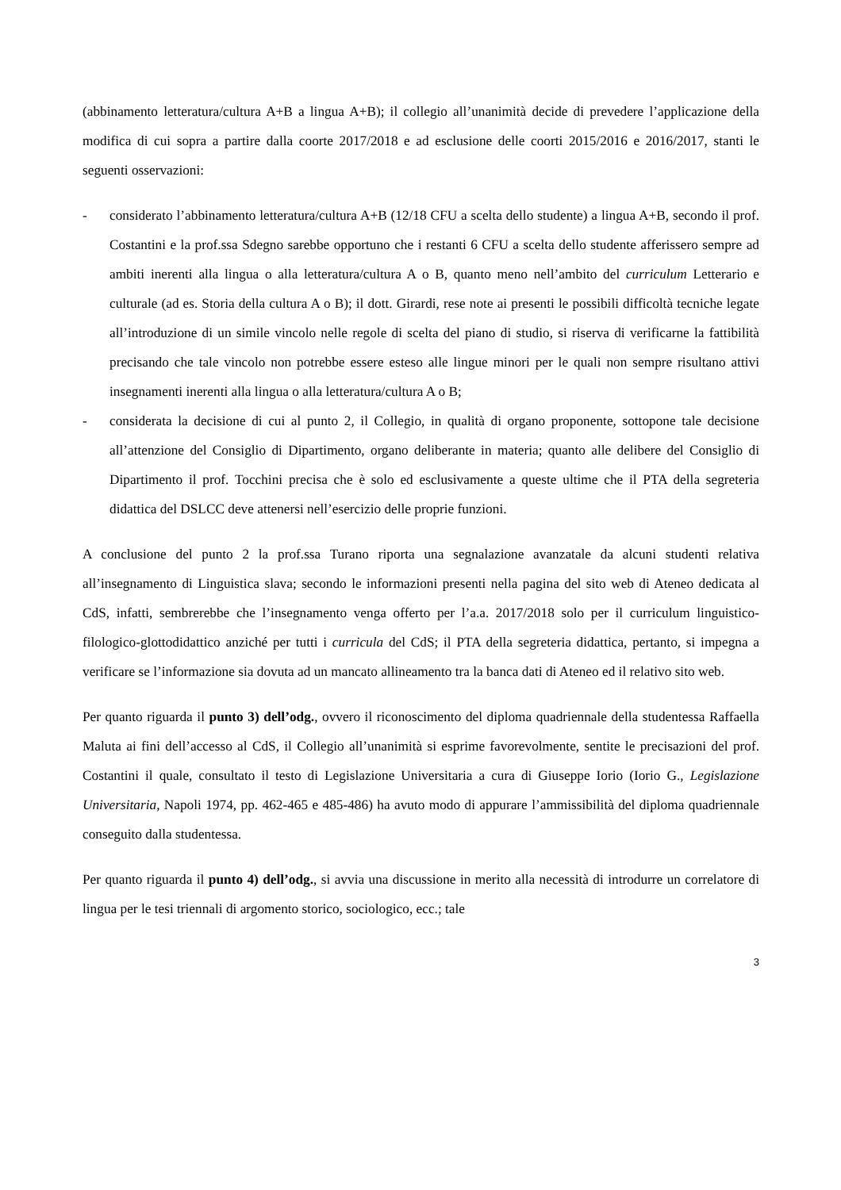(abbinamento letteratura/cultura A+B a lingua A+B); il collegio all’unanimità decide di prevedere l’applicazione della modifica di cui sopra a partire dalla coorte 2017/2018 e ad esclusione delle coorti 2015/2016 e 2016/2017, stanti le seguenti osservazioni:
- considerato l’abbinamento letteratura/cultura A+B (12/18 CFU a scelta dello studente) a lingua A+B, secondo il prof. Costantini e la prof.ssa Sdegno sarebbe opportuno che i restanti 6 CFU a scelta dello studente afferissero sempre ad ambiti inerenti alla lingua o alla letteratura/cultura A o B, quanto meno nell’ambito del curriculum Letterario e culturale (ad es. Storia della cultura A o B); il dott. Girardi, rese note ai presenti le possibili difficoltà tecniche legate all’introduzione di un simile vincolo nelle regole di scelta del piano di studio, si riserva di verificarne la fattibilità precisando che tale vincolo non potrebbe essere esteso alle lingue minori per le quali non sempre risultano attivi insegnamenti inerenti alla lingua o alla letteratura/cultura A o B;
- considerata la decisione di cui al punto 2, il Collegio, in qualità di organo proponente, sottopone tale decisione all’attenzione del Consiglio di Dipartimento, organo deliberante in materia; quanto alle delibere del Consiglio di Dipartimento il prof. Tocchini precisa che è solo ed esclusivamente a queste ultime che il PTA della segreteria didattica del DSLCC deve attenersi nell’esercizio delle proprie funzioni.
A conclusione del punto 2 la prof.ssa Turano riporta una segnalazione avanzatale da alcuni studenti relativa all’insegnamento di Linguistica slava; secondo le informazioni presenti nella pagina del sito web di Ateneo dedicata al CdS, infatti, sembrerebbe che l’insegnamento venga offerto per l’a.a. 2017/2018 solo per il curriculum linguistico-filologico-glottodidattico anziché per tutti i curricula del CdS; il PTA della segreteria didattica, pertanto, si impegna a verificare se l’informazione sia dovuta ad un mancato allineamento tra la banca dati di Ateneo ed il relativo sito web.
Per quanto riguarda il punto 3) dell’odg., ovvero il riconoscimento del diploma quadriennale della studentessa Raffaella Maluta ai fini dell’accesso al CdS, il Collegio all’unanimità si esprime favorevolmente, sentite le precisazioni del prof. Costantini il quale, consultato il testo di Legislazione Universitaria a cura di Giuseppe Iorio (Iorio G., Legislazione Universitaria, Napoli 1974, pp. 462-465 e 485-486) ha avuto modo di appurare l’ammissibilità del diploma quadriennale conseguito dalla studentessa.
Per quanto riguarda il punto 4) dell’odg., si avvia una discussione in merito alla necessità di introdurre un correlatore di lingua per le tesi triennali di argomento storico, sociologico, ecc.; tale
3